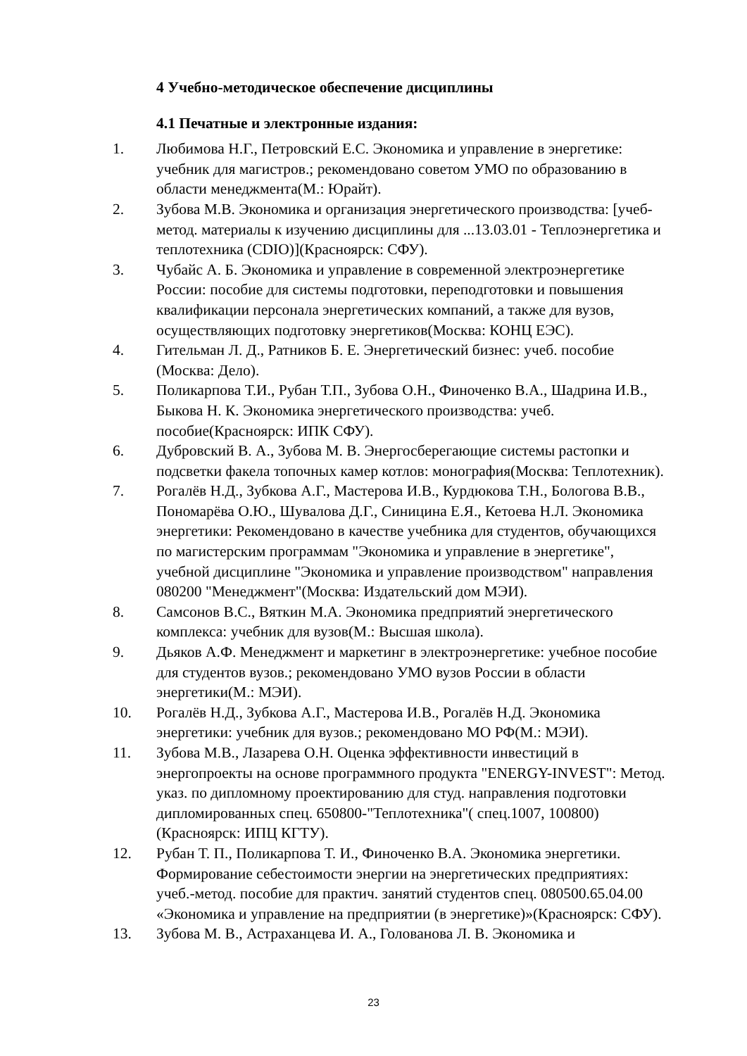4 Учебно-методическое обеспечение дисциплины
4.1 Печатные и электронные издания:
1. Любимова Н.Г., Петровский Е.С. Экономика и управление в энергетике: учебник для магистров.; рекомендовано советом УМО по образованию в области менеджмента(М.: Юрайт).
2. Зубова М.В. Экономика и организация энергетического производства: [учеб-метод. материалы к изучению дисциплины для ...13.03.01 - Теплоэнергетика и теплотехника (CDIO)](Красноярск: СФУ).
3. Чубайс А. Б. Экономика и управление в современной электроэнергетике России: пособие для системы подготовки, переподготовки и повышения квалификации персонала энергетических компаний, а также для вузов, осуществляющих подготовку энергетиков(Москва: КОНЦ ЕЭС).
4. Гительман Л. Д., Ратников Б. Е. Энергетический бизнес: учеб. пособие (Москва: Дело).
5. Поликарпова Т.И., Рубан Т.П., Зубова О.Н., Финоченко В.А., Шадрина И.В., Быкова Н. К. Экономика энергетического производства: учеб. пособие(Красноярск: ИПК СФУ).
6. Дубровский В. А., Зубова М. В. Энергосберегающие системы растопки и подсветки факела топочных камер котлов: монография(Москва: Теплотехник).
7. Рогалёв Н.Д., Зубкова А.Г., Мастерова И.В., Курдюкова Т.Н., Бологова В.В., Пономарёва О.Ю., Шувалова Д.Г., Синицина Е.Я., Кетоева Н.Л. Экономика энергетики: Рекомендовано в качестве учебника для студентов, обучающихся по магистерским программам "Экономика и управление в энергетике", учебной дисциплине "Экономика и управление производством" направления 080200 "Менеджмент"(Москва: Издательский дом МЭИ).
8. Самсонов В.С., Вяткин М.А. Экономика предприятий энергетического комплекса: учебник для вузов(М.: Высшая школа).
9. Дьяков А.Ф. Менеджмент и маркетинг в электроэнергетике: учебное пособие для студентов вузов.; рекомендовано УМО вузов России в области энергетики(М.: МЭИ).
10. Рогалёв Н.Д., Зубкова А.Г., Мастерова И.В., Рогалёв Н.Д. Экономика энергетики: учебник для вузов.; рекомендовано МО РФ(М.: МЭИ).
11. Зубова М.В., Лазарева О.Н. Оценка эффективности инвестиций в энергопроекты на основе программного продукта "ENERGY-INVEST": Метод. указ. по дипломному проектированию для студ. направления подготовки дипломированных спец. 650800-"Теплотехника"( спец.1007, 100800)(Красноярск: ИПЦ КГТУ).
12. Рубан Т. П., Поликарпова Т. И., Финоченко В.А. Экономика энергетики. Формирование себестоимости энергии на энергетических предприятиях: учеб.-метод. пособие для практич. занятий студентов спец. 080500.65.04.00 «Экономика и управление на предприятии (в энергетике)»(Красноярск: СФУ).
13. Зубова М. В., Астраханцева И. А., Голованова Л. В. Экономика и
23